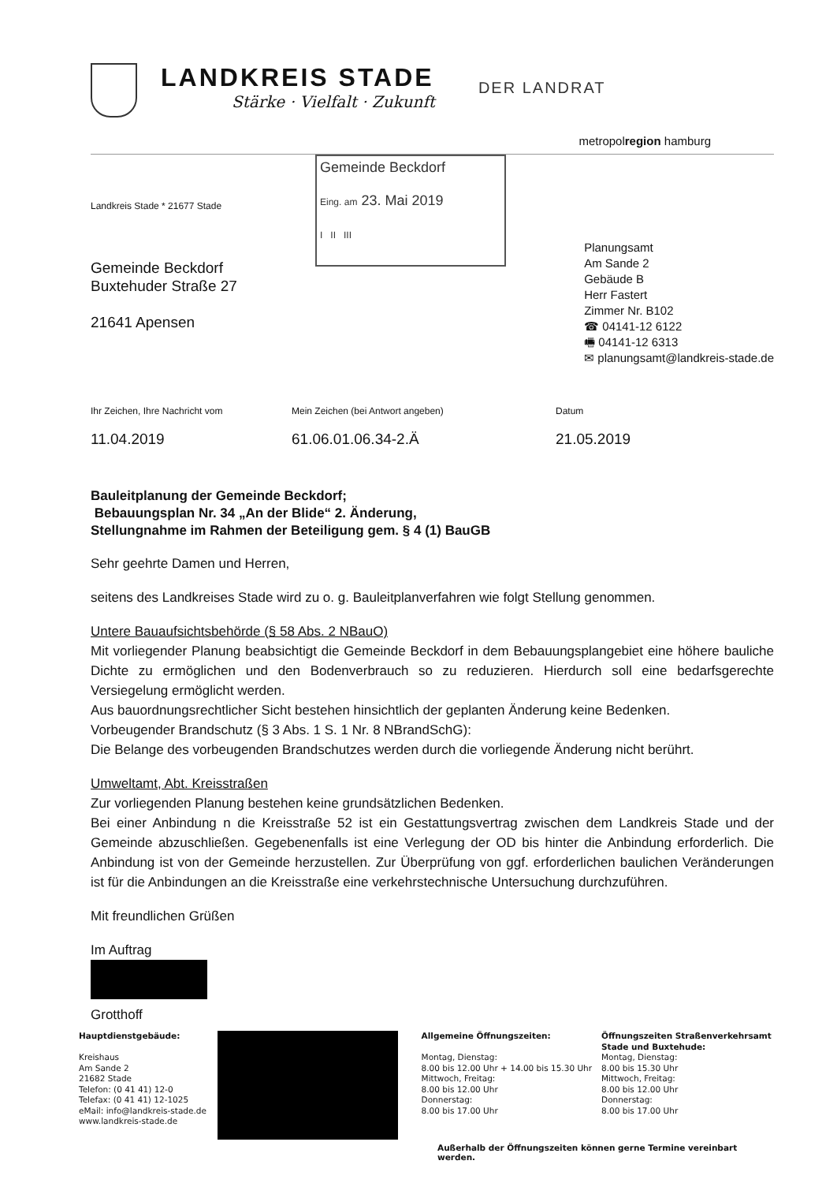LANDKREIS STADE
Stärke · Vielfalt · Zukunft
DER LANDRAT
metropolregion hamburg
Landkreis Stade * 21677 Stade
Gemeinde Beckdorf
Buxtehuder Straße 27
21641 Apensen
Gemeinde Beckdorf
Eing. am 23. Mai 2019
I II III
Planungsamt
Am Sande 2
Gebäude B
Herr Fastert
Zimmer Nr. B102
☎ 04141-12 6122
🖷 04141-12 6313
✉ planungsamt@landkreis-stade.de
Ihr Zeichen, Ihre Nachricht vom
11.04.2019
Mein Zeichen (bei Antwort angeben)
61.06.01.06.34-2.Ä
Datum
21.05.2019
Bauleitplanung der Gemeinde Beckdorf;
Bebauungsplan Nr. 34 „An der Blide“ 2. Änderung,
Stellungnahme im Rahmen der Beteiligung gem. § 4 (1) BauGB
Sehr geehrte Damen und Herren,
seitens des Landkreises Stade wird zu o. g. Bauleitplanverfahren wie folgt Stellung genommen.
Untere Bauaufsichtsbehörde (§ 58 Abs. 2 NBauO)
Mit vorliegender Planung beabsichtigt die Gemeinde Beckdorf in dem Bebauungsplangebiet eine höhere bauliche Dichte zu ermöglichen und den Bodenverbrauch so zu reduzieren. Hierdurch soll eine bedarfsgerechte Versiegelung ermöglicht werden.
Aus bauordnungsrechtlicher Sicht bestehen hinsichtlich der geplanten Änderung keine Bedenken.
Vorbeugender Brandschutz (§ 3 Abs. 1 S. 1 Nr. 8 NBrandSchG):
Die Belange des vorbeugenden Brandschutzes werden durch die vorliegende Änderung nicht berührt.
Umweltamt, Abt. Kreisstraßen
Zur vorliegenden Planung bestehen keine grundsätzlichen Bedenken.
Bei einer Anbindung n die Kreisstraße 52 ist ein Gestattungsvertrag zwischen dem Landkreis Stade und der Gemeinde abzuschließen. Gegebenenfalls ist eine Verlegung der OD bis hinter die Anbindung erforderlich. Die Anbindung ist von der Gemeinde herzustellen. Zur Überprüfung von ggf. erforderlichen baulichen Veränderungen ist für die Anbindungen an die Kreisstraße eine verkehrstechnische Untersuchung durchzuführen.
Mit freundlichen Grüßen
Im Auftrag
Grotthoff
Hauptdienstgebäude:
Kreishaus
Am Sande 2
21682 Stade
Telefon: (0 41 41) 12-0
Telefax: (0 41 41) 12-1025
eMail: info@landkreis-stade.de
www.landkreis-stade.de
Allgemeine Öffnungszeiten:
Montag, Dienstag:
8.00 bis 12.00 Uhr + 14.00 bis 15.30 Uhr
Mittwoch, Freitag:
8.00 bis 12.00 Uhr
Donnerstag:
8.00 bis 17.00 Uhr
Öffnungszeiten Straßenverkehrsamt Stade und Buxtehude:
Montag, Dienstag:
8.00 bis 15.30 Uhr
Mittwoch, Freitag:
8.00 bis 12.00 Uhr
Donnerstag:
8.00 bis 17.00 Uhr
Außerhalb der Öffnungszeiten können gerne Termine vereinbart werden.